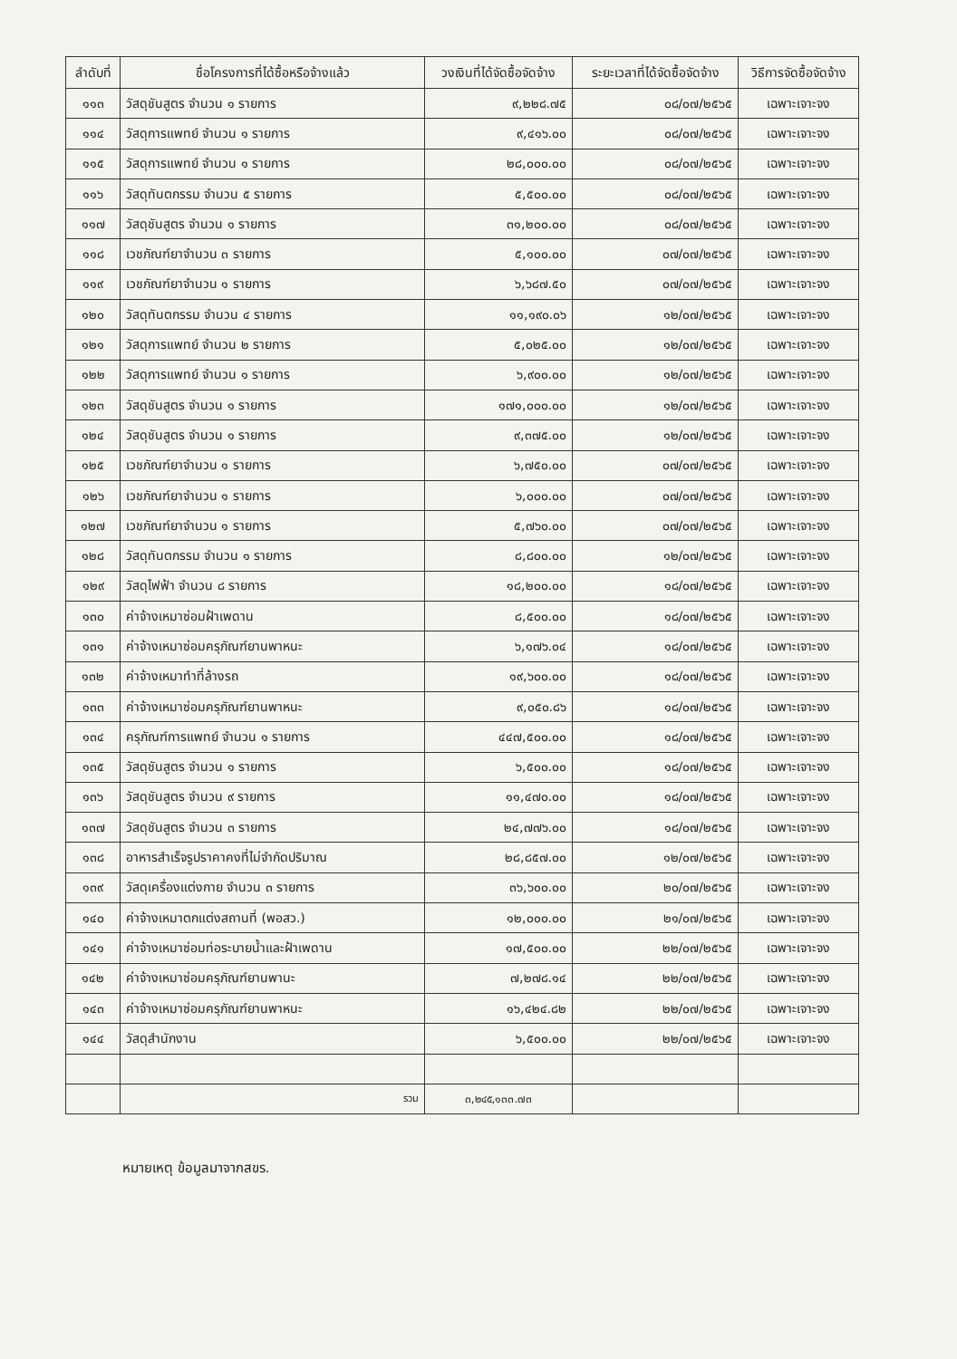| ลำดับที่ | ชื่อโครงการที่ได้ซื้อหรือจ้างแล้ว | วงเงินที่ได้จัดซื้อจัดจ้าง | ระยะเวลาที่ได้จัดซื้อจัดจ้าง | วิธีการจัดซื้อจัดจ้าง |
| --- | --- | --- | --- | --- |
| ๑๑๓ | วัสดุชันสูตร จำนวน ๑ รายการ | ๙,๒๒๘.๗๕ | ๐๘/๐๗/๒๕๖๕ | เฉพาะเจาะจง |
| ๑๑๔ | วัสดุการแพทย์ จำนวน ๑ รายการ | ๙,๔๑๖.๐๐ | ๐๘/๐๗/๒๕๖๕ | เฉพาะเจาะจง |
| ๑๑๕ | วัสดุการแพทย์ จำนวน ๑ รายการ | ๒๘,๐๐๐.๐๐ | ๐๘/๐๗/๒๕๖๕ | เฉพาะเจาะจง |
| ๑๑๖ | วัสดุทันตกรรม จำนวน ๕ รายการ | ๕,๕๐๐.๐๐ | ๐๘/๐๗/๒๕๖๕ | เฉพาะเจาะจง |
| ๑๑๗ | วัสดุชันสูตร จำนวน ๑ รายการ | ๓๑,๒๐๐.๐๐ | ๐๘/๐๗/๒๕๖๕ | เฉพาะเจาะจง |
| ๑๑๘ | เวชภัณฑ์ยาจำนวน ๓ รายการ | ๕,๑๐๐.๐๐ | ๐๗/๐๗/๒๕๖๕ | เฉพาะเจาะจง |
| ๑๑๙ | เวชภัณฑ์ยาจำนวน ๑ รายการ | ๖,๖๘๗.๕๐ | ๐๗/๐๗/๒๕๖๕ | เฉพาะเจาะจง |
| ๑๒๐ | วัสดุทันตกรรม จำนวน ๔ รายการ | ๑๑,๑๙๐.๐๖ | ๑๒/๐๗/๒๕๖๕ | เฉพาะเจาะจง |
| ๑๒๑ | วัสดุการแพทย์ จำนวน ๒ รายการ | ๕,๐๒๕.๐๐ | ๑๒/๐๗/๒๕๖๕ | เฉพาะเจาะจง |
| ๑๒๒ | วัสดุการแพทย์ จำนวน ๑ รายการ | ๖,๙๐๐.๐๐ | ๑๒/๐๗/๒๕๖๕ | เฉพาะเจาะจง |
| ๑๒๓ | วัสดุชันสูตร จำนวน ๑ รายการ | ๑๗๑,๐๐๐.๐๐ | ๑๒/๐๗/๒๕๖๕ | เฉพาะเจาะจง |
| ๑๒๔ | วัสดุชันสูตร จำนวน ๑ รายการ | ๙,๓๗๕.๐๐ | ๑๒/๐๗/๒๕๖๕ | เฉพาะเจาะจง |
| ๑๒๕ | เวชภัณฑ์ยาจำนวน ๑ รายการ | ๖,๗๕๐.๐๐ | ๐๗/๐๗/๒๕๖๕ | เฉพาะเจาะจง |
| ๑๒๖ | เวชภัณฑ์ยาจำนวน ๑ รายการ | ๖,๐๐๐.๐๐ | ๐๗/๐๗/๒๕๖๕ | เฉพาะเจาะจง |
| ๑๒๗ | เวชภัณฑ์ยาจำนวน ๑ รายการ | ๕,๗๖๐.๐๐ | ๐๗/๐๗/๒๕๖๕ | เฉพาะเจาะจง |
| ๑๒๘ | วัสดุทันตกรรม จำนวน ๑ รายการ | ๘,๘๐๐.๐๐ | ๑๒/๐๗/๒๕๖๕ | เฉพาะเจาะจง |
| ๑๒๙ | วัสดุไฟฟ้า จำนวน ๘ รายการ | ๑๘,๒๐๐.๐๐ | ๑๘/๐๗/๒๕๖๕ | เฉพาะเจาะจง |
| ๑๓๐ | ค่าจ้างเหมาซ่อมฝ้าเพดาน | ๘,๕๐๐.๐๐ | ๑๘/๐๗/๒๕๖๕ | เฉพาะเจาะจง |
| ๑๓๑ | ค่าจ้างเหมาซ่อมครุภัณฑ์ยานพาหนะ | ๖,๑๗๖.๐๔ | ๑๘/๐๗/๒๕๖๕ | เฉพาะเจาะจง |
| ๑๓๒ | ค่าจ้างเหมาทำที่ล้างรถ | ๑๙,๖๐๐.๐๐ | ๑๘/๐๗/๒๕๖๕ | เฉพาะเจาะจง |
| ๑๓๓ | ค่าจ้างเหมาซ่อมครุภัณฑ์ยานพาหนะ | ๙,๐๕๐.๘๖ | ๑๘/๐๗/๒๕๖๕ | เฉพาะเจาะจง |
| ๑๓๔ | ครุภัณฑ์การแพทย์ จำนวน ๑ รายการ | ๔๔๗,๕๐๐.๐๐ | ๑๘/๐๗/๒๕๖๕ | เฉพาะเจาะจง |
| ๑๓๕ | วัสดุชันสูตร จำนวน ๑ รายการ | ๖,๕๐๐.๐๐ | ๑๘/๐๗/๒๕๖๕ | เฉพาะเจาะจง |
| ๑๓๖ | วัสดุชันสูตร จำนวน ๙ รายการ | ๑๑,๔๗๐.๐๐ | ๑๘/๐๗/๒๕๖๕ | เฉพาะเจาะจง |
| ๑๓๗ | วัสดุชันสูตร จำนวน ๓ รายการ | ๒๔,๗๗๖.๐๐ | ๑๘/๐๗/๒๕๖๕ | เฉพาะเจาะจง |
| ๑๓๘ | อาหารสำเร็จรูปราคาคงที่ไม่จำกัดปริมาณ | ๒๘,๘๕๗.๐๐ | ๑๒/๐๗/๒๕๖๕ | เฉพาะเจาะจง |
| ๑๓๙ | วัสดุเครื่องแต่งกาย จำนวน ๓ รายการ | ๓๖,๖๐๐.๐๐ | ๒๐/๐๗/๒๕๖๕ | เฉพาะเจาะจง |
| ๑๔๐ | ค่าจ้างเหมาตกแต่งสถานที่ (พอสว.) | ๑๒,๐๐๐.๐๐ | ๒๑/๐๗/๒๕๖๕ | เฉพาะเจาะจง |
| ๑๔๑ | ค่าจ้างเหมาซ่อมท่อระบายน้ำและฝ้าเพดาน | ๑๗,๕๐๐.๐๐ | ๒๒/๐๗/๒๕๖๕ | เฉพาะเจาะจง |
| ๑๔๒ | ค่าจ้างเหมาซ่อมครุภัณฑ์ยานพานะ | ๗,๒๗๘.๑๔ | ๒๒/๐๗/๒๕๖๕ | เฉพาะเจาะจง |
| ๑๔๓ | ค่าจ้างเหมาซ่อมครุภัณฑ์ยานพาหนะ | ๑๖,๔๒๔.๘๒ | ๒๒/๐๗/๒๕๖๕ | เฉพาะเจาะจง |
| ๑๔๔ | วัสดุสำนักงาน | ๖,๕๐๐.๐๐ | ๒๒/๐๗/๒๕๖๕ | เฉพาะเจาะจง |
| | รวม | ๓,๒๔๕,๑๓๓.๗๓ | | |
หมายเหตุ ข้อมูลมาจากสขร.